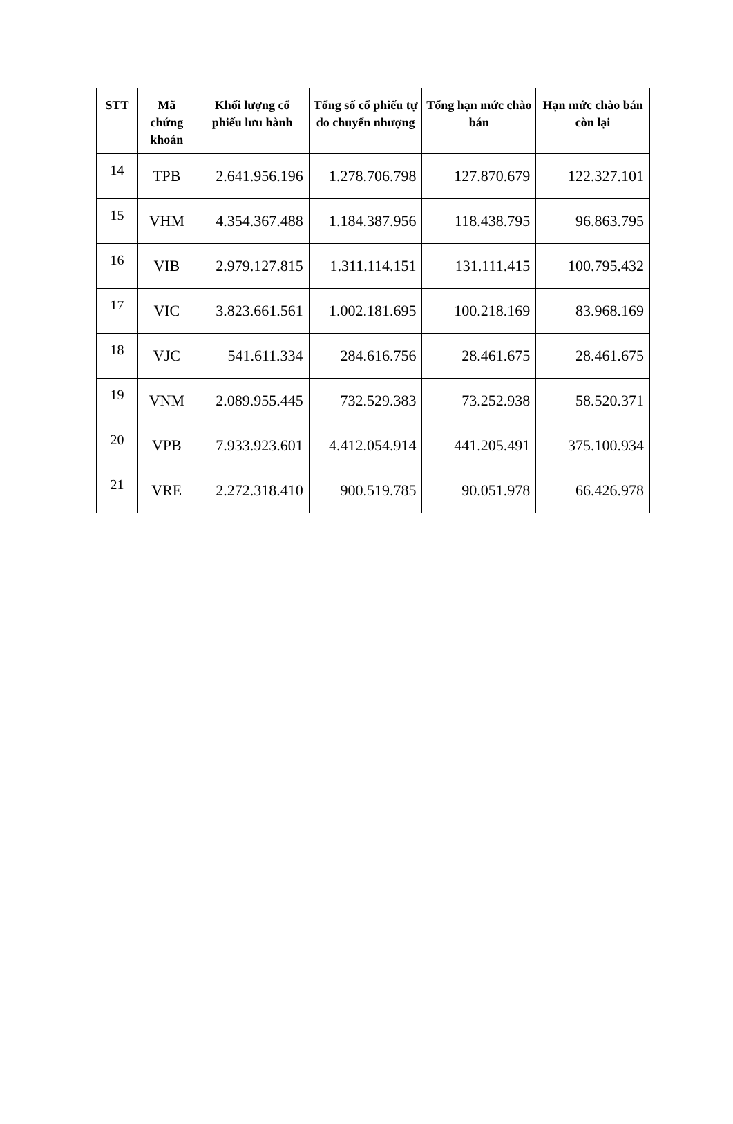| STT | Mã chứng khoán | Khối lượng cổ phiếu lưu hành | Tổng số cổ phiếu tự do chuyển nhượng | Tổng hạn mức chào bán | Hạn mức chào bán còn lại |
| --- | --- | --- | --- | --- | --- |
| 14 | TPB | 2.641.956.196 | 1.278.706.798 | 127.870.679 | 122.327.101 |
| 15 | VHM | 4.354.367.488 | 1.184.387.956 | 118.438.795 | 96.863.795 |
| 16 | VIB | 2.979.127.815 | 1.311.114.151 | 131.111.415 | 100.795.432 |
| 17 | VIC | 3.823.661.561 | 1.002.181.695 | 100.218.169 | 83.968.169 |
| 18 | VJC | 541.611.334 | 284.616.756 | 28.461.675 | 28.461.675 |
| 19 | VNM | 2.089.955.445 | 732.529.383 | 73.252.938 | 58.520.371 |
| 20 | VPB | 7.933.923.601 | 4.412.054.914 | 441.205.491 | 375.100.934 |
| 21 | VRE | 2.272.318.410 | 900.519.785 | 90.051.978 | 66.426.978 |